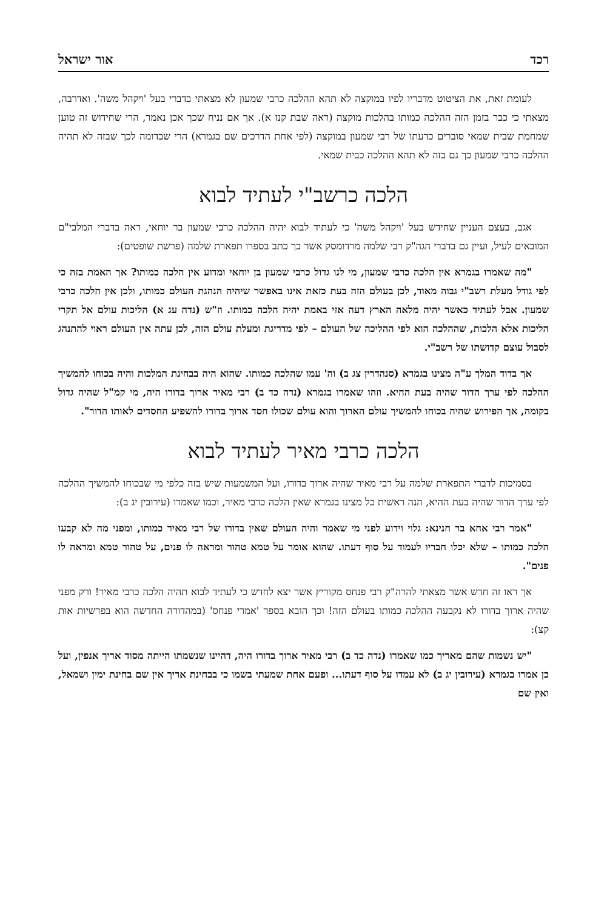רכד אור ישראל
לעומת זאת, את הציטוט מדבריו לפיו במוקצה לא תהא ההלכה כרבי שמעון לא מצאתי בדברי בעל 'ויקהל משה'. ואדרבה, מצאתי כי כבר בזמן הזה ההלכה כמותו בהלכות מוקצה (ראה שבת קנז א). אך אם נניח שכך אכן נאמר, הרי שחידוש זה טוען שמחמת שבית שמאי סוברים כדעתו של רבי שמעון במוקצה (לפי אחת הדרכים שם בגמרא) הרי שבדומה לכך שבזה לא תהיה ההלכה כרבי שמעון כך גם בזה לא תהא ההלכה כבית שמאי.
הלכה כרשב"י לעתיד לבוא
אגב, בעצם העניין שחידש בעל 'ויקהל משה' כי לעתיד לבוא יהיה ההלכה כרבי שמעון בר יוחאי, ראה בדברי המלבי"ם המובאים לעיל, ועיין גם בדברי הגה"ק רבי שלמה מרדומסק אשר כך כתב בספרו תפארת שלמה (פרשת שופטים):
"מה שאמרו בגמרא אין הלכה כרבי שמעון, מי לנו גדול כרבי שמעון בן יוחאי ומדוע אין הלכה כמותו? אך האמת בזה כי לפי גודל מעלת רשב"י גבוה מאוד, לכן בעולם הזה בעת כזאת אינו באפשר שיהיה הנהגת העולם כמותו, ולכן אין הלכה כרבי שמעון. אבל לעתיד כאשר יהיה מלאה הארץ דעה אזי באמת יהיה הלכה כמותו. וז"ש (נדה עג א) הליכות עולם אל תקרי הליכות אלא הלכות, שההלכה הוא לפי ההליכה של העולם – לפי מדריגת ומעלת עולם הזה, לכן עתה אין העולם ראוי להתנהג לסבול עוצם קדושתו של רשב"י.
אך בדוד המלך ע"ה מצינו בגמרא (סנהדרין צג ב) וה' עמו שהלכה כמותו. שהוא היה בבחינת המלכות והיה בכוחו להמשיך ההלכה לפי ערך הדור שהיה בעת ההיא. וזהו שאמרו בגמרא (נדה כד ב) רבי מאיר ארוך בדורו היה, מי קמ"ל שהיה גדול בקומה, אך הפירוש שהיה בכוחו להמשיך עולם הארוך והוא עולם שכולו חסד ארוך בדורו להשפיע החסדים לאותו הדור".
הלכה כרבי מאיר לעתיד לבוא
בסמיכות לדברי התפארת שלמה על רבי מאיר שהיה ארוך בדורו, ועל המשמעות שיש בזה כלפי מי שבכוחו להמשיך ההלכה לפי ערך הדור שהיה בעת ההיא, הנה ראשית כל מצינו בגמרא שאין הלכה כרבי מאיר, וכמו שאמרו (עירובין יג ב):
"אמר רבי אחא בר חנינא: גלוי וידוע לפני מי שאמר והיה העולם שאין בדורו של רבי מאיר כמותו, ומפני מה לא קבעו הלכה כמותו – שלא יכלו חבריו לעמוד על סוף דעתו. שהוא אומר על טמא טהור ומראה לו פנים, על טהור טמא ומראה לו פנים".
אך ראו זה חדש אשר מצאתי להרה"ק רבי פנחס מקוריץ אשר יצא לחדש כי לעתיד לבוא תהיה הלכה כרבי מאיר! ורק מפני שהיה ארוך בדורו לא נקבעה ההלכה כמותו בעולם הזה! וכך הובא בספר 'אמרי פנחס' (במהדורה החדשה הוא בפרשיות אות קצ):
"יש נשמות שהם מאריך כמו שאמרו (נדה כד ב) רבי מאיר ארוך בדורו היה, דהיינו שנשמתו הייתה מסוד אריך אנפין, ועל כן אמרו בגמרא (עירובין יג ב) לא עמדו על סוף דעתו... ופעם אחת שמעתי בשמו כי בבחינת אריך אין שם בחינת ימין ושמאל, ואין שם